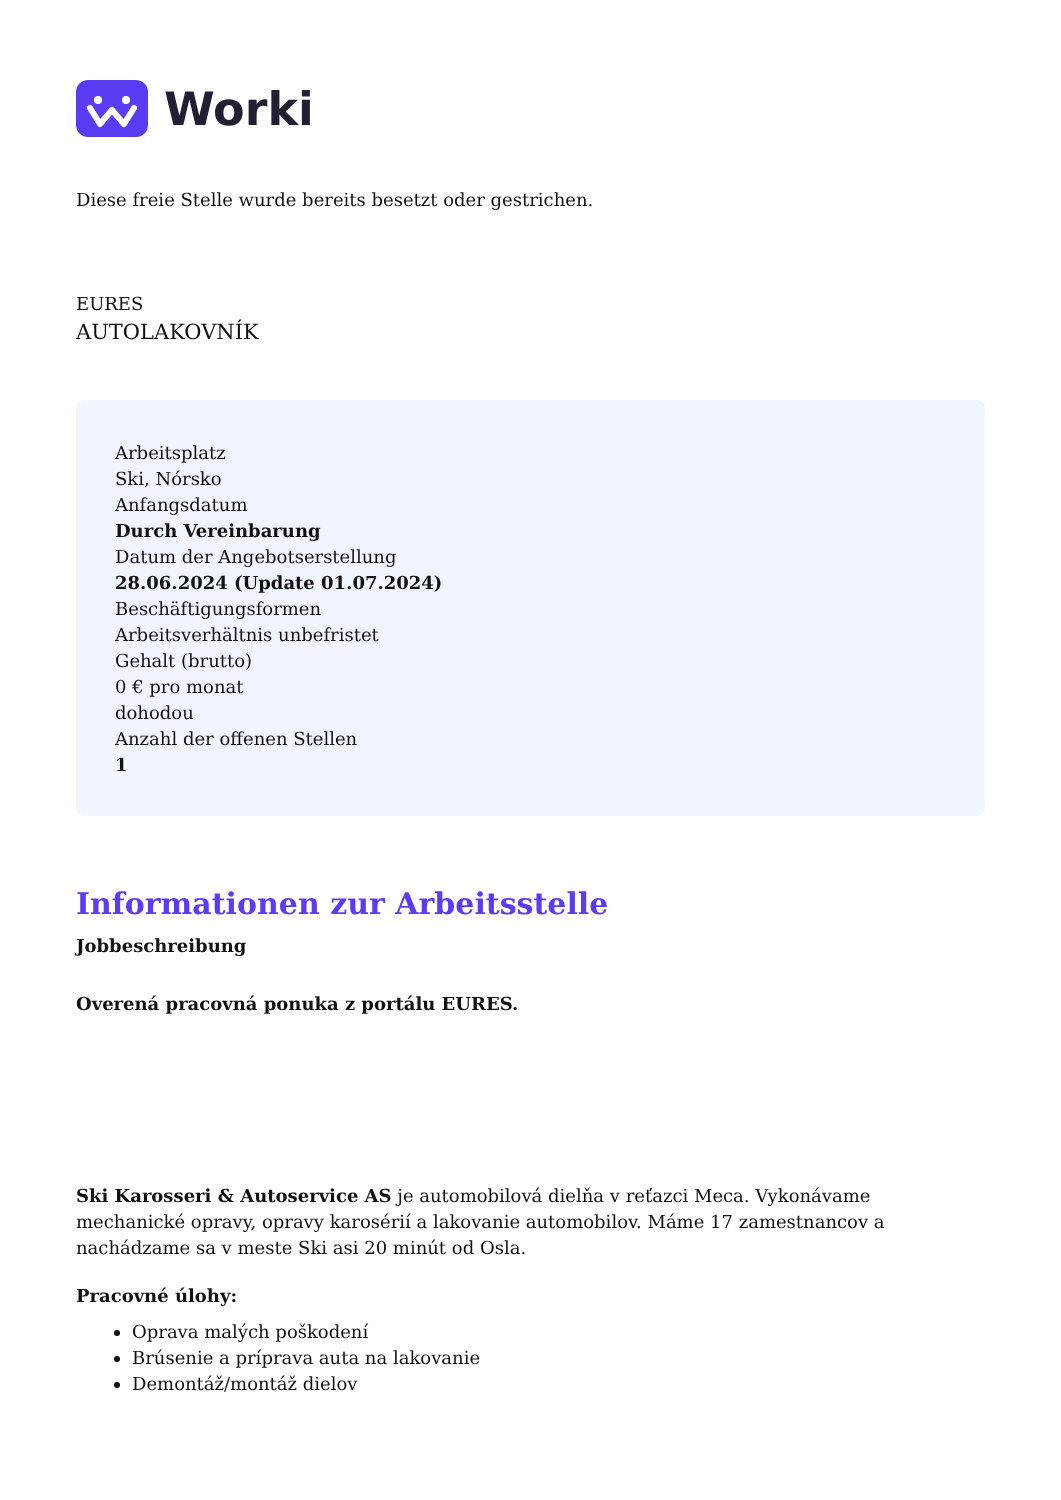Worki
Diese freie Stelle wurde bereits besetzt oder gestrichen.
EURES
AUTOLAKOVNÍK
Arbeitsplatz
Ski, Nórsko
Anfangsdatum
Durch Vereinbarung
Datum der Angebotserstellung
28.06.2024 (Update 01.07.2024)
Beschäftigungsformen
Arbeitsverhältnis unbefristet
Gehalt (brutto)
0 € pro monat
dohodou
Anzahl der offenen Stellen
1
Informationen zur Arbeitsstelle
Jobbeschreibung
Overená pracovná ponuka z portálu EURES.
Ski Karosseri & Autoservice AS je automobilová dielňa v reťazci Meca. Vykonávame mechanické opravy, opravy karosérií a lakovanie automobilov. Máme 17 zamestnancov a nachádzame sa v meste Ski asi 20 minút od Osla.
Pracovné úlohy:
Oprava malých poškodení
Brúsenie a príprava auta na lakovanie
Demontáž/montáž dielov